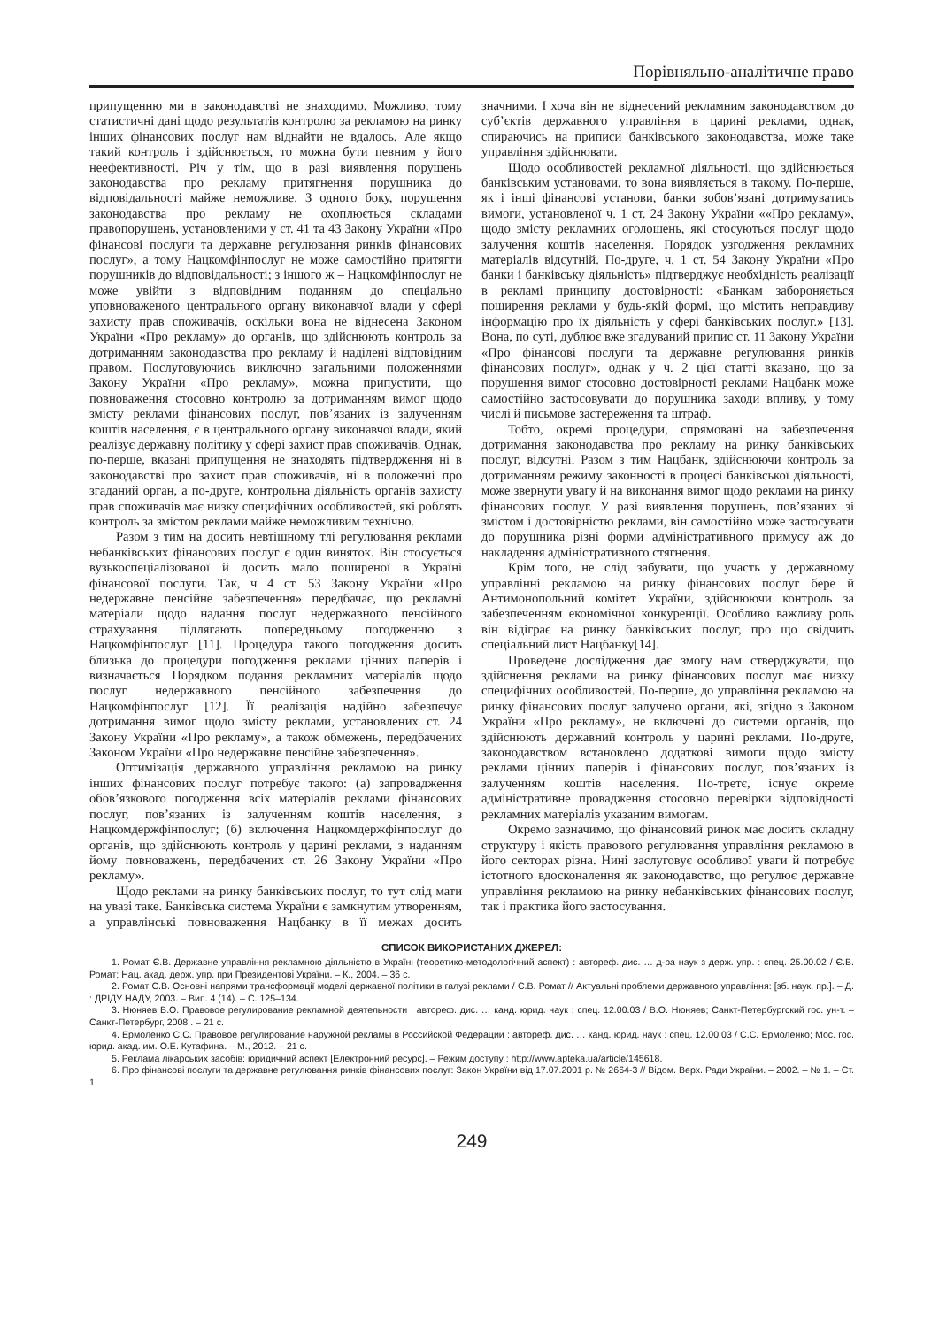Порівняльно-аналітичне право
припущенню ми в законодавстві не знаходимо. Можливо, тому статистичні дані щодо результатів контролю за рекламою на ринку інших фінансових послуг нам віднайти не вдалось. Але якщо такий контроль і здійснюється, то можна бути певним у його неефективності. Річ у тім, що в разі виявлення порушень законодавства про рекламу притягнення порушника до відповідальності майже неможливе. З одного боку, порушення законодавства про рекламу не охоплюється складами правопорушень, установленими у ст. 41 та 43 Закону України «Про фінансові послуги та державне регулювання ринків фінансових послуг», а тому Нацкомфінпослуг не може самостійно притягти порушників до відповідальності; з іншого ж – Нацкомфінпослуг не може увійти з відповідним поданням до спеціально уповноваженого центрального органу виконавчої влади у сфері захисту прав споживачів, оскільки вона не віднесена Законом України «Про рекламу» до органів, що здійснюють контроль за дотриманням законодавства про рекламу й наділені відповідним правом. Послуговуючись виключно загальними положеннями Закону України «Про рекламу», можна припустити, що повноваження стосовно контролю за дотриманням вимог щодо змісту реклами фінансових послуг, пов’язаних із залученням коштів населення, є в центрального органу виконавчої влади, який реалізує державну політику у сфері захист прав споживачів. Однак, по-перше, вказані припущення не знаходять підтвердження ні в законодавстві про захист прав споживачів, ні в положенні про згаданий орган, а по-друге, контрольна діяльність органів захисту прав споживачів має низку специфічних особливостей, які роблять контроль за змістом реклами майже неможливим технічно.
Разом з тим на досить невтішному тлі регулювання реклами небанківських фінансових послуг є один виняток. Він стосується вузькоспеціалізованої й досить мало поширеної в Україні фінансової послуги. Так, ч 4 ст. 53 Закону України «Про недержавне пенсійне забезпечення» передбачає, що рекламні матеріали щодо надання послуг недержавного пенсійного страхування підлягають попередньому погодженню з Нацкомфінпослуг [11]. Процедура такого погодження досить близька до процедури погодження реклами цінних паперів і визначається Порядком подання рекламних матеріалів щодо послуг недержавного пенсійного забезпечення до Нацкомфінпослуг [12]. Її реалізація надійно забезпечує дотримання вимог щодо змісту реклами, установлених ст. 24 Закону України «Про рекламу», а також обмежень, передбачених Законом України «Про недержавне пенсійне забезпечення».
Оптимізація державного управління рекламою на ринку інших фінансових послуг потребує такого: (а) запровадження обов’язкового погодження всіх матеріалів реклами фінансових послуг, пов’язаних із залученням коштів населення, з Нацкомдержфінпослуг; (б) включення Нацкомдержфінпослуг до органів, що здійснюють контроль у царині реклами, з наданням йому повноважень, передбачених ст. 26 Закону України «Про рекламу».
Щодо реклами на ринку банківських послуг, то тут слід мати на увазі таке. Банківська система України є замкнутим утворенням, а управлінські повноваження Нацбанку в її межах досить значними. І хоча він не віднесений рекламним законодавством до суб’єктів державного управління в царині реклами, однак, спираючись на приписи банківського законодавства, може таке управління здійснювати.
Щодо особливостей рекламної діяльності, що здійснюється банківським установами, то вона виявляється в такому. По-перше, як і інші фінансові установи, банки зобов’язані дотримуватись вимоги, установленої ч. 1 ст. 24 Закону України ««Про рекламу», щодо змісту рекламних оголошень, які стосуються послуг щодо залучення коштів населення. Порядок узгодження рекламних матеріалів відсутній. По-друге, ч. 1 ст. 54 Закону України «Про банки і банківську діяльність» підтверджує необхідність реалізації в рекламі принципу достовірності: «Банкам забороняється поширення реклами у будь-якій формі, що містить неправдиву інформацію про їх діяльність у сфері банківських послуг.» [13]. Вона, по суті, дублює вже згадуваний припис ст. 11 Закону України «Про фінансові послуги та державне регулювання ринків фінансових послуг», однак у ч. 2 цієї статті вказано, що за порушення вимог стосовно достовірності реклами Нацбанк може самостійно застосовувати до порушника заходи впливу, у тому числі й письмове застереження та штраф.
Тобто, окремі процедури, спрямовані на забезпечення дотримання законодавства про рекламу на ринку банківських послуг, відсутні. Разом з тим Нацбанк, здійснюючи контроль за дотриманням режиму законності в процесі банківської діяльності, може звернути увагу й на виконання вимог щодо реклами на ринку фінансових послуг. У разі виявлення порушень, пов’язаних зі змістом і достовірністю реклами, він самостійно може застосувати до порушника різні форми адміністративного примусу аж до накладення адміністративного стягнення.
Крім того, не слід забувати, що участь у державному управлінні рекламою на ринку фінансових послуг бере й Антимонопольний комітет України, здійснюючи контроль за забезпеченням економічної конкуренції. Особливо важливу роль він відіграє на ринку банківських послуг, про що свідчить спеціальний лист Нацбанку[14].
Проведене дослідження дає змогу нам стверджувати, що здійснення реклами на ринку фінансових послуг має низку специфічних особливостей. По-перше, до управління рекламою на ринку фінансових послуг залучено органи, які, згідно з Законом України «Про рекламу», не включені до системи органів, що здійснюють державний контроль у царині реклами. По-друге, законодавством встановлено додаткові вимоги щодо змісту реклами цінних паперів і фінансових послуг, пов’язаних із залученням коштів населення. По-третє, існує окреме адміністративне провадження стосовно перевірки відповідності рекламних матеріалів указаним вимогам.
Окремо зазначимо, що фінансовий ринок має досить складну структуру і якість правового регулювання управління рекламою в його секторах різна. Нині заслуговує особливої уваги й потребує істотного вдосконалення як законодавство, що регулює державне управління рекламою на ринку небанківських фінансових послуг, так і практика його застосування.
СПИСОК ВИКОРИСТАНИХ ДЖЕРЕЛ:
1. Ромат Є.В. Державне управління рекламною діяльністю в Україні (теоретико-методологічний аспект) : автореф. дис. … д-ра наук з держ. упр. : спец. 25.00.02 / Є.В. Ромат; Нац. акад. держ. упр. при Президентові України. – К., 2004. – 36 с.
2. Ромат Є.В. Основні напрями трансформації моделі державної політики в галузі реклами / Є.В. Ромат // Актуальні проблеми державного управління: [зб. наук. пр.]. – Д. : ДРІДУ НАДУ, 2003. – Вип. 4 (14). – С. 125–134.
3. Нюняев В.О. Правовое регулирование рекламной деятельности : автореф. дис. … канд. юрид. наук : спец. 12.00.03 / В.О. Нюняев; Санкт-Петербургский гос. ун-т. – Санкт-Петербург, 2008 . – 21 с.
4. Ермоленко С.С. Правовое регулирование наружной рекламы в Российской Федерации : автореф. дис. … канд. юрид. наук : спец. 12.00.03 / С.С. Ермоленко; Мос. гос. юрид. акад. им. О.Е. Кутафина. – М., 2012. – 21 с.
5. Реклама лікарських засобів: юридичний аспект [Електронний ресурс]. – Режим доступу : http://www.apteka.ua/article/145618.
6. Про фінансові послуги та державне регулювання ринків фінансових послуг: Закон України від 17.07.2001 р. № 2664-3 // Відом. Верх. Ради України. – 2002. – № 1. – Ст. 1.
249